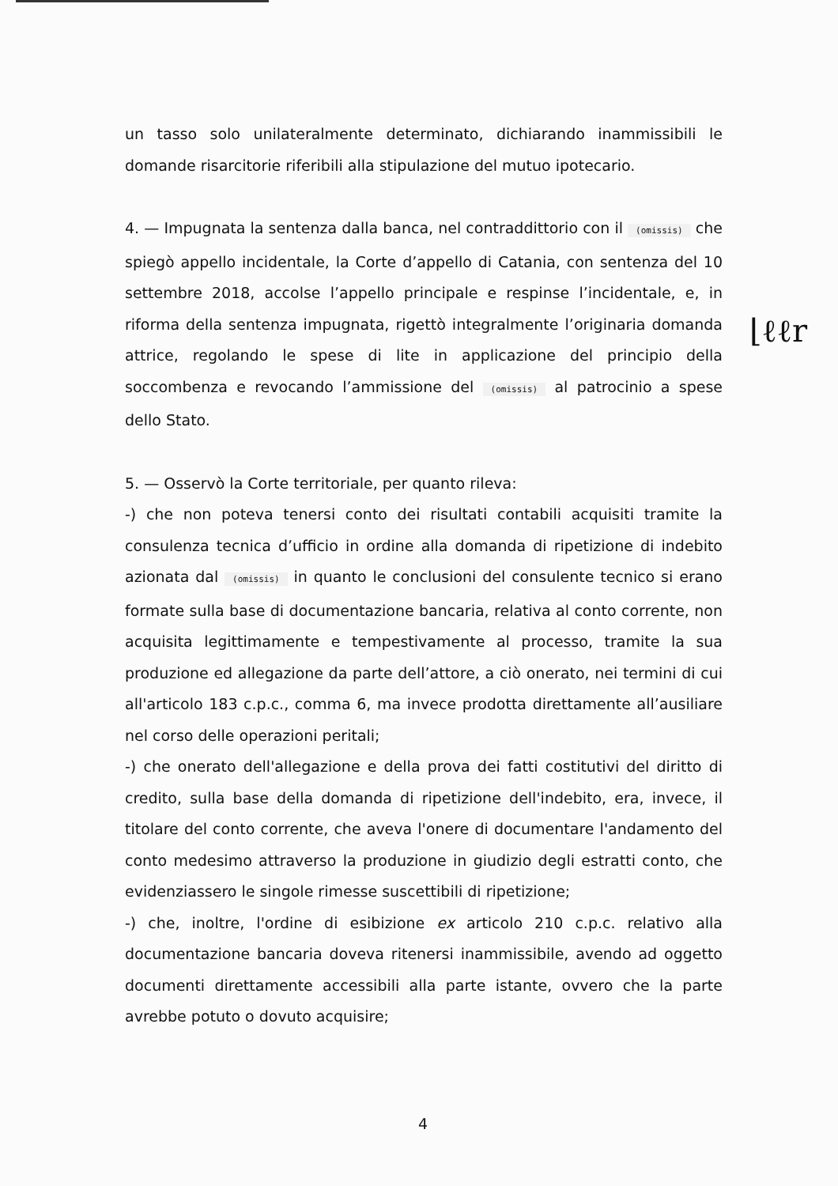un tasso solo unilateralmente determinato, dichiarando inammissibili le domande risarcitorie riferibili alla stipulazione del mutuo ipotecario.
4. — Impugnata la sentenza dalla banca, nel contraddittorio con il (omissis) che spiegò appello incidentale, la Corte d’appello di Catania, con sentenza del 10 settembre 2018, accolse l’appello principale e respinse l’incidentale, e, in riforma della sentenza impugnata, rigettò integralmente l’originaria domanda attrice, regolando le spese di lite in applicazione del principio della soccombenza e revocando l’ammissione del (omissis) al patrocinio a spese dello Stato.
5. — Osservò la Corte territoriale, per quanto rileva:
-) che non poteva tenersi conto dei risultati contabili acquisiti tramite la consulenza tecnica d’ufficio in ordine alla domanda di ripetizione di indebito azionata dal (omissis) in quanto le conclusioni del consulente tecnico si erano formate sulla base di documentazione bancaria, relativa al conto corrente, non acquisita legittimamente e tempestivamente al processo, tramite la sua produzione ed allegazione da parte dell’attore, a ciò onerato, nei termini di cui all'articolo 183 c.p.c., comma 6, ma invece prodotta direttamente all’ausiliare nel corso delle operazioni peritali;
-) che onerato dell'allegazione e della prova dei fatti costitutivi del diritto di credito, sulla base della domanda di ripetizione dell'indebito, era, invece, il titolare del conto corrente, che aveva l'onere di documentare l'andamento del conto medesimo attraverso la produzione in giudizio degli estratti conto, che evidenziassero le singole rimesse suscettibili di ripetizione;
-) che, inoltre, l'ordine di esibizione ex articolo 210 c.p.c. relativo alla documentazione bancaria doveva ritenersi inammissibile, avendo ad oggetto documenti direttamente accessibili alla parte istante, ovvero che la parte avrebbe potuto o dovuto acquisire;
⌊ℓℓr
4